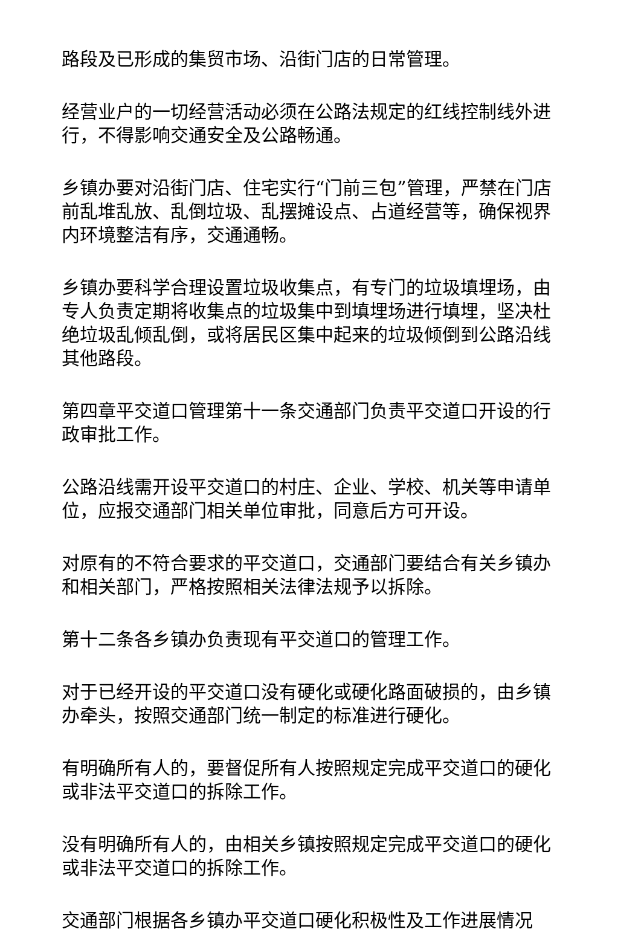路段及已形成的集贸市场、沿街门店的日常管理。
经营业户的一切经营活动必须在公路法规定的红线控制线外进行，不得影响交通安全及公路畅通。
乡镇办要对沿街门店、住宅实行“门前三包”管理，严禁在门店前乱堆乱放、乱倒垃圾、乱摆摊设点、占道经营等，确保视界内环境整洁有序，交通通畅。
乡镇办要科学合理设置垃圾收集点，有专门的垃圾填埋场，由专人负责定期将收集点的垃圾集中到填埋场进行填埋，坚决杜绝垃圾乱倾乱倒，或将居民区集中起来的垃圾倾倒到公路沿线其他路段。
第四章平交道口管理第十一条交通部门负责平交道口开设的行政审批工作。
公路沿线需开设平交道口的村庄、企业、学校、机关等申请单位，应报交通部门相关单位审批，同意后方可开设。
对原有的不符合要求的平交道口，交通部门要结合有关乡镇办和相关部门，严格按照相关法律法规予以拆除。
第十二条各乡镇办负责现有平交道口的管理工作。
对于已经开设的平交道口没有硬化或硬化路面破损的，由乡镇办牵头，按照交通部门统一制定的标准进行硬化。
有明确所有人的，要督促所有人按照规定完成平交道口的硬化或非法平交道口的拆除工作。
没有明确所有人的，由相关乡镇按照规定完成平交道口的硬化或非法平交道口的拆除工作。
交通部门根据各乡镇办平交道口硬化积极性及工作进展情况